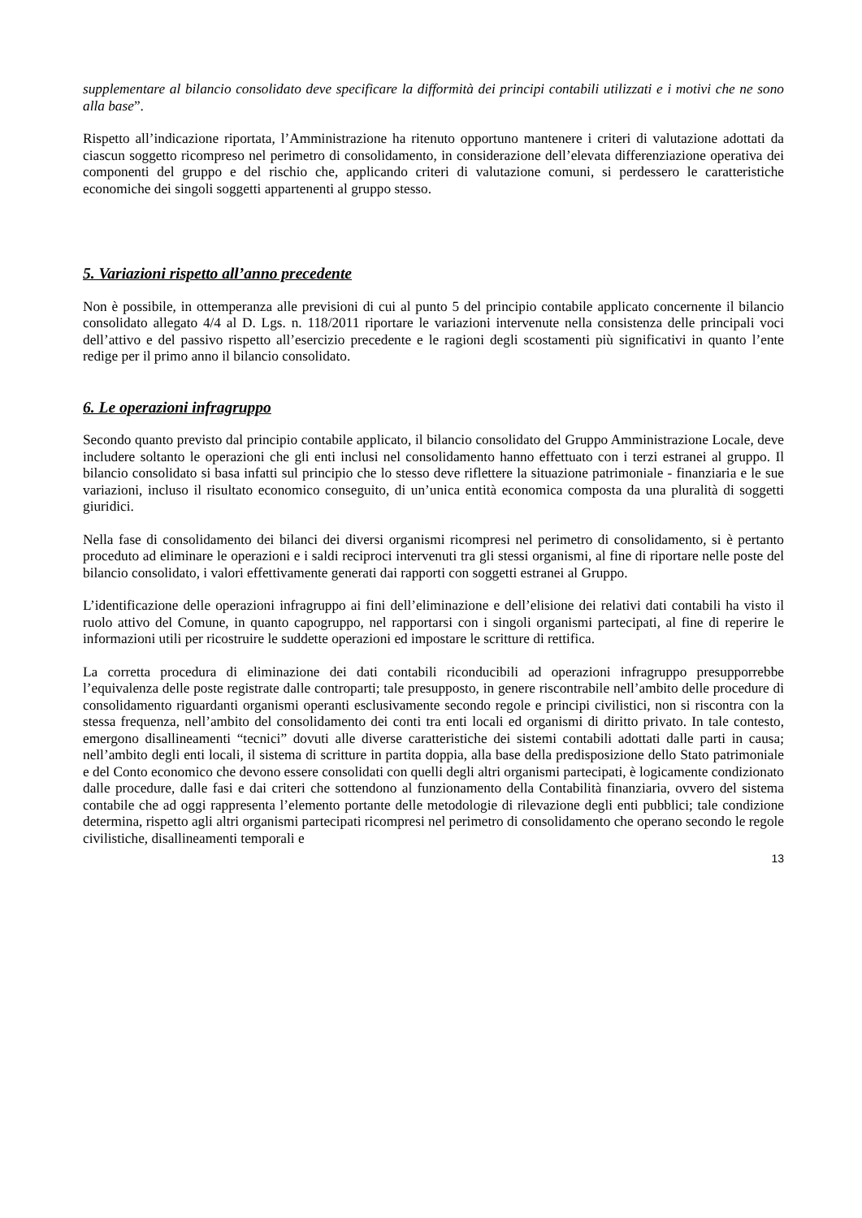supplementare al bilancio consolidato deve specificare la difformità dei principi contabili utilizzati e i motivi che ne sono alla base”.
Rispetto all’indicazione riportata, l’Amministrazione ha ritenuto opportuno mantenere i criteri di valutazione adottati da ciascun soggetto ricompreso nel perimetro di consolidamento, in considerazione dell’elevata differenziazione operativa dei componenti del gruppo e del rischio che, applicando criteri di valutazione comuni, si perdessero le caratteristiche economiche dei singoli soggetti appartenenti al gruppo stesso.
5. Variazioni rispetto all’anno precedente
Non è possibile, in ottemperanza alle previsioni di cui al punto 5 del principio contabile applicato concernente il bilancio consolidato allegato 4/4 al D. Lgs. n. 118/2011 riportare le variazioni intervenute nella consistenza delle principali voci dell’attivo e del passivo rispetto all’esercizio precedente e le ragioni degli scostamenti più significativi in quanto l’ente redige per il primo anno il bilancio consolidato.
6. Le operazioni infragruppo
Secondo quanto previsto dal principio contabile applicato, il bilancio consolidato del Gruppo Amministrazione Locale, deve includere soltanto le operazioni che gli enti inclusi nel consolidamento hanno effettuato con i terzi estranei al gruppo. Il bilancio consolidato si basa infatti sul principio che lo stesso deve riflettere la situazione patrimoniale - finanziaria e le sue variazioni, incluso il risultato economico conseguito, di un’unica entità economica composta da una pluralità di soggetti giuridici.
Nella fase di consolidamento dei bilanci dei diversi organismi ricompresi nel perimetro di consolidamento, si è pertanto proceduto ad eliminare le operazioni e i saldi reciproci intervenuti tra gli stessi organismi, al fine di riportare nelle poste del bilancio consolidato, i valori effettivamente generati dai rapporti con soggetti estranei al Gruppo.
L’identificazione delle operazioni infragruppo ai fini dell’eliminazione e dell’elisione dei relativi dati contabili ha visto il ruolo attivo del Comune, in quanto capogruppo, nel rapportarsi con i singoli organismi partecipati, al fine di reperire le informazioni utili per ricostruire le suddette operazioni ed impostare le scritture di rettifica.
La corretta procedura di eliminazione dei dati contabili riconducibili ad operazioni infragruppo presupporrebbe l’equivalenza delle poste registrate dalle controparti; tale presupposto, in genere riscontrabile nell’ambito delle procedure di consolidamento riguardanti organismi operanti esclusivamente secondo regole e principi civilistici, non si riscontra con la stessa frequenza, nell’ambito del consolidamento dei conti tra enti locali ed organismi di diritto privato. In tale contesto, emergono disallineamenti “tecnici” dovuti alle diverse caratteristiche dei sistemi contabili adottati dalle parti in causa; nell’ambito degli enti locali, il sistema di scritture in partita doppia, alla base della predisposizione dello Stato patrimoniale e del Conto economico che devono essere consolidati con quelli degli altri organismi partecipati, è logicamente condizionato dalle procedure, dalle fasi e dai criteri che sottendono al funzionamento della Contabilità finanziaria, ovvero del sistema contabile che ad oggi rappresenta l’elemento portante delle metodologie di rilevazione degli enti pubblici; tale condizione determina, rispetto agli altri organismi partecipati ricompresi nel perimetro di consolidamento che operano secondo le regole civilistiche, disallineamenti temporali e
13